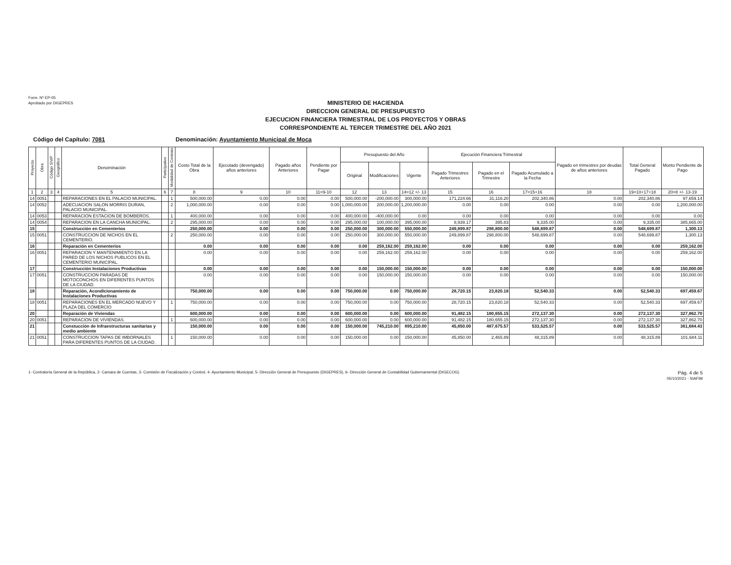Form. Nº EP-05
Aprobado por DIGEPRES
MINISTERIO DE HACIENDA
DIRECCION GENERAL DE PRESUPUESTO
EJECUCION FINANCIERA TRIMESTRAL DE LOS PROYECTOS Y OBRAS
CORRESPONDIENTE AL TERCER TRIMESTRE DEL AÑO 2021
Código del Capítulo: 7081 Denominación: Ayuntamiento Municipal de Moca
| Proyecto | Obra | Código SNIP | Geográfico | Denominación | Participativo | Modalidad de Contrato | Costo Total de la Obra | Ejecutado (devengado) años anteriores | Pagado años Anteriores | Pendiente por Pagar | Presupuesto del Año | | | Ejecución Financiera Trimestral | | | Pagado en trimestres por deudas de años anteriores | Total General Pagado | Monto Pendiente de Pago |
| --- | --- | --- | --- | --- | --- | --- | --- | --- | --- | --- | --- | --- | --- | --- | --- | --- | --- | --- | --- |
| | | | | | | | | | | | Original | Modificaciones | Vigente | Pagado Trimestres Anteriores | Pagado en el Trimestre | Pagado Acumulado a la Fecha | | | |
| 1 | 2 | 3 | 4 | 5 | 6 | 7 | 8 | 9 | 10 | 11=9-10 | 12 | 13 | 14=12 +/- 13 | 15 | 16 | 17=15+16 | 18 | 19=10+17+18 | 20=8 +/- 13-19 |
| 14 | 0051 | | | REPARACIONES EN EL PALACIO MUNICIPAL. | | 1 | 500,000.00 | 0.00 | 0.00 | 0.00 | 500,000.00 | -200,000.00 | 300,000.00 | 171,224.66 | 31,116.20 | 202,340.86 | 0.00 | 202,340.86 | 97,659.14 |
| 14 | 0052 | | | ADECUACION SALON MORRIS DURAN, PALACIO MUNICIPAL. | | 2 | 1,000,000.00 | 0.00 | 0.00 | 0.00 | 1,000,000.00 | 200,000.00 | 1,200,000.00 | 0.00 | 0.00 | 0.00 | 0.00 | 0.00 | 1,200,000.00 |
| 14 | 0053 | | | REPARACION ESTACION DE BOMBEROS. | | 1 | 400,000.00 | 0.00 | 0.00 | 0.00 | 400,000.00 | -400,000.00 | 0.00 | 0.00 | 0.00 | 0.00 | 0.00 | 0.00 | 0.00 |
| 14 | 0054 | | | REPARACION EN LA CANCHA MUNICIPAL. | | 2 | 295,000.00 | 0.00 | 0.00 | 0.00 | 295,000.00 | 100,000.00 | 395,000.00 | 8,939.17 | 395.83 | 9,335.00 | 0.00 | 9,335.00 | 385,665.00 |
| 15 | | | | Construcción en Cementerios | | | 250,000.00 | 0.00 | 0.00 | 0.00 | 250,000.00 | 300,000.00 | 550,000.00 | 249,899.87 | 298,800.00 | 548,699.87 | 0.00 | 548,699.87 | 1,300.13 |
| 15 | 0051 | | | CONSTRUCCION DE NICHOS EN EL CEMENTERIO. | | 2 | 250,000.00 | 0.00 | 0.00 | 0.00 | 250,000.00 | 300,000.00 | 550,000.00 | 249,899.87 | 298,800.00 | 548,699.87 | 0.00 | 548,699.87 | 1,300.13 |
| 16 | | | | Reparación en Cementerios | | | 0.00 | 0.00 | 0.00 | 0.00 | 0.00 | 259,162.00 | 259,162.00 | 0.00 | 0.00 | 0.00 | 0.00 | 0.00 | 259,162.00 |
| 16 | 0051 | | | REPARACION Y MANTENIMIENTO EN LA PARED DE LOS NICHOS PUBLICOS EN EL CEMENTERIO MUNICIPAL. | | | 0.00 | 0.00 | 0.00 | 0.00 | 0.00 | 259,162.00 | 259,162.00 | 0.00 | 0.00 | 0.00 | 0.00 | 0.00 | 259,162.00 |
| 17 | | | | Construcción Instalaciones Productivas | | | 0.00 | 0.00 | 0.00 | 0.00 | 0.00 | 150,000.00 | 150,000.00 | 0.00 | 0.00 | 0.00 | 0.00 | 0.00 | 150,000.00 |
| 17 | 0051 | | | CONSTRUCCION PARADAS DE MOTOCONCHOS EN DIFERENTES PUNTOS DE LA CIUDAD. | | | 0.00 | 0.00 | 0.00 | 0.00 | 0.00 | 150,000.00 | 150,000.00 | 0.00 | 0.00 | 0.00 | 0.00 | 0.00 | 150,000.00 |
| 18 | | | | Reparación, Acondicionamiento de Instalaciones Productivas | | | 750,000.00 | 0.00 | 0.00 | 0.00 | 750,000.00 | 0.00 | 750,000.00 | 28,720.15 | 23,820.18 | 52,540.33 | 0.00 | 52,540.33 | 697,459.67 |
| 18 | 0051 | | | REPARACIONES EN EL MERCADO NUEVO Y PLAZA DEL COMERCIO | | 1 | 750,000.00 | 0.00 | 0.00 | 0.00 | 750,000.00 | 0.00 | 750,000.00 | 28,720.15 | 23,820.18 | 52,540.33 | 0.00 | 52,540.33 | 697,459.67 |
| 20 | | | | Reparación de Viviendas | | | 600,000.00 | 0.00 | 0.00 | 0.00 | 600,000.00 | 0.00 | 600,000.00 | 91,482.15 | 180,655.15 | 272,137.30 | 0.00 | 272,137.30 | 327,862.70 |
| 20 | 0051 | | | REPARACION DE VIVIENDAS. | | 1 | 600,000.00 | 0.00 | 0.00 | 0.00 | 600,000.00 | 0.00 | 600,000.00 | 91,482.15 | 180,655.15 | 272,137.30 | 0.00 | 272,137.30 | 327,862.70 |
| 21 | | | | Constucción de Infraestructuras sanitarias y medio ambiente | | | 150,000.00 | 0.00 | 0.00 | 0.00 | 150,000.00 | 745,210.00 | 895,210.00 | 45,850.00 | 487,675.57 | 533,525.57 | 0.00 | 533,525.57 | 361,684.43 |
| 21 | 0051 | | | CONSTRUCCION TAPAS DE IMBORNALES PARA DIFERENTES PUNTOS DE LA CIUDAD. | | 1 | 150,000.00 | 0.00 | 0.00 | 0.00 | 150,000.00 | 0.00 | 150,000.00 | 45,850.00 | 2,465.89 | 48,315.89 | 0.00 | 48,315.89 | 101,684.11 |
1- Contraloría General de la República, 2- Camara de Cuentas, 3- Comisión de Fiscalización y Control, 4- Ayuntamiento Municipal, 5- Dirección General de Presupuesto (DIGEPRES), 6- Dirección General de Contabilidad Gubernamental (DIGECOG)
Pág. 4 de 5
05/10/2021 - SIAFIM